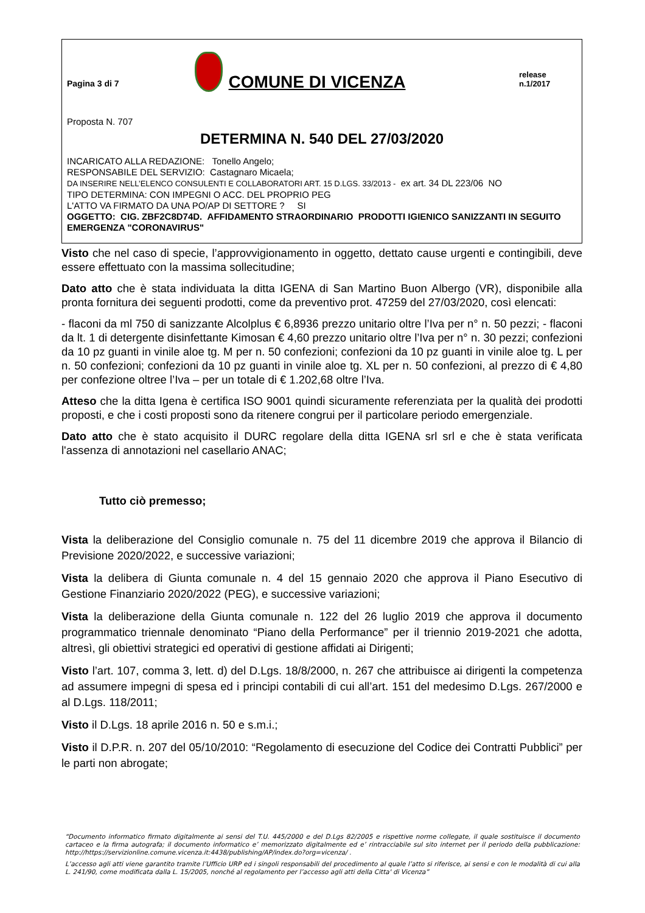Pagina 3 di 7
COMUNE DI VICENZA
release n.1/2017
Proposta N. 707
DETERMINA N. 540 DEL 27/03/2020
INCARICATO ALLA REDAZIONE: Tonello Angelo;
RESPONSABILE DEL SERVIZIO: Castagnaro Micaela;
DA INSERIRE NELL’ELENCO CONSULENTI E COLLABORATORI ART. 15 D.LGS. 33/2013 - ex art. 34 DL 223/06 NO
TIPO DETERMINA: CON IMPEGNI O ACC. DEL PROPRIO PEG
L'ATTO VA FIRMATO DA UNA PO/AP DI SETTORE ? SI
OGGETTO: CIG. ZBF2C8D74D. AFFIDAMENTO STRAORDINARIO PRODOTTI IGIENICO SANIZZANTI IN SEGUITO EMERGENZA "CORONAVIRUS"
Visto che nel caso di specie, l’approvvigionamento in oggetto, dettato cause urgenti e contingibili, deve essere effettuato con la massima sollecitudine;
Dato atto che è stata individuata la ditta IGENA di San Martino Buon Albergo (VR), disponibile alla pronta fornitura dei seguenti prodotti, come da preventivo prot. 47259 del 27/03/2020, così elencati:
- flaconi da ml 750 di sanizzante Alcolplus € 6,8936 prezzo unitario oltre l’Iva per n° n. 50 pezzi; - flaconi da lt. 1 di detergente disinfettante Kimosan € 4,60 prezzo unitario oltre l’Iva per n° n. 30 pezzi; confezioni da 10 pz guanti in vinile aloe tg. M per n. 50 confezioni; confezioni da 10 pz guanti in vinile aloe tg. L per n. 50 confezioni; confezioni da 10 pz guanti in vinile aloe tg. XL per n. 50 confezioni, al prezzo di € 4,80 per confezione oltree l’Iva – per un totale di € 1.202,68 oltre l’Iva.
Atteso che la ditta Igena è certifica ISO 9001 quindi sicuramente referenziata per la qualità dei prodotti proposti, e che i costi proposti sono da ritenere congrui per il particolare periodo emergenziale.
Dato atto che è stato acquisito il DURC regolare della ditta IGENA srl srl e che è stata verificata l'assenza di annotazioni nel casellario ANAC;
Tutto ciò premesso;
Vista la deliberazione del Consiglio comunale n. 75 del 11 dicembre 2019 che approva il Bilancio di Previsione 2020/2022, e successive variazioni;
Vista la delibera di Giunta comunale n. 4 del 15 gennaio 2020 che approva il Piano Esecutivo di Gestione Finanziario 2020/2022 (PEG), e successive variazioni;
Vista la deliberazione della Giunta comunale n. 122 del 26 luglio 2019 che approva il documento programmatico triennale denominato “Piano della Performance” per il triennio 2019-2021 che adotta, altresì, gli obiettivi strategici ed operativi di gestione affidati ai Dirigenti;
Visto l’art. 107, comma 3, lett. d) del D.Lgs. 18/8/2000, n. 267 che attribuisce ai dirigenti la competenza ad assumere impegni di spesa ed i principi contabili di cui all’art. 151 del medesimo D.Lgs. 267/2000 e al D.Lgs. 118/2011;
Visto il D.Lgs. 18 aprile 2016 n. 50 e s.m.i.;
Visto il D.P.R. n. 207 del 05/10/2010: “Regolamento di esecuzione del Codice dei Contratti Pubblici” per le parti non abrogate;
“Documento informatico firmato digitalmente ai sensi del T.U. 445/2000 e del D.Lgs 82/2005 e rispettive norme collegate, il quale sostituisce il documento cartaceo e la firma autografa; il documento informatico e’ memorizzato digitalmente ed e’ rintracciabile sul sito internet per il periodo della pubblicazione: http://https://servizionline.comune.vicenza.it:4438/publishing/AP/index.do?org=vicenza/ .
L’accesso agli atti viene garantito tramite l’Ufficio URP ed i singoli responsabili del procedimento al quale l’atto si riferisce, ai sensi e con le modalità di cui alla L. 241/90, come modificata dalla L. 15/2005, nonché al regolamento per l’accesso agli atti della Citta' di Vicenza”